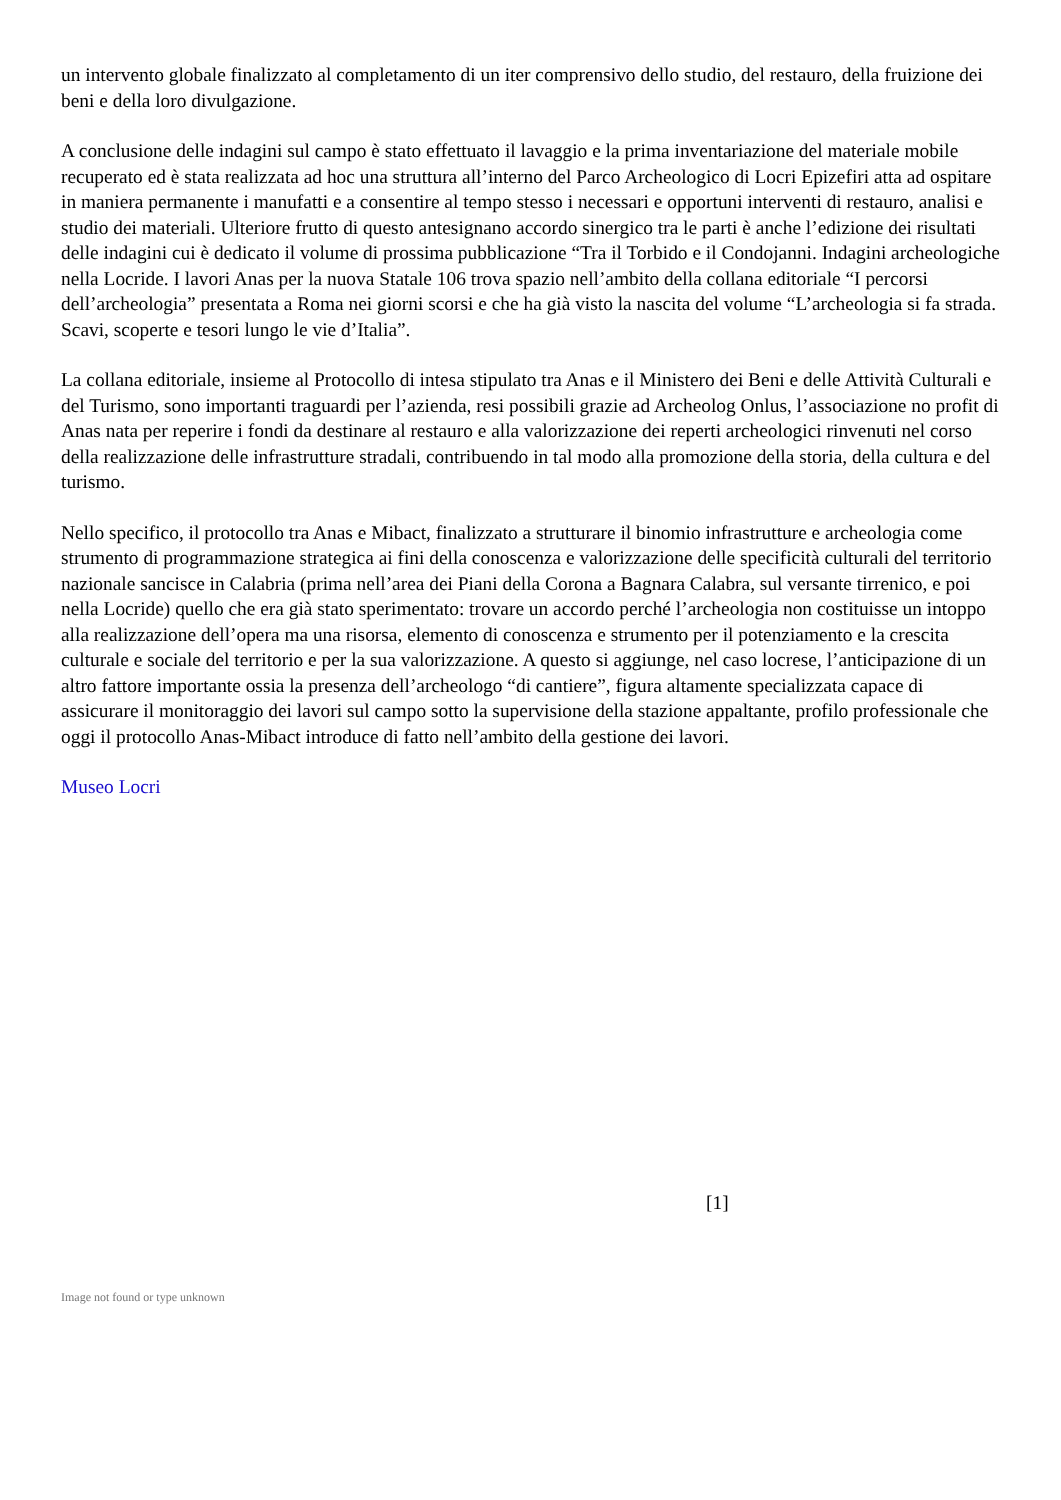un intervento globale finalizzato al completamento di un iter comprensivo dello studio, del restauro, della fruizione dei beni e della loro divulgazione.
A conclusione delle indagini sul campo è stato effettuato il lavaggio e la prima inventariazione del materiale mobile recuperato ed è stata realizzata ad hoc una struttura all’interno del Parco Archeologico di Locri Epizefiri atta ad ospitare in maniera permanente i manufatti e a consentire al tempo stesso i necessari e opportuni interventi di restauro, analisi e studio dei materiali. Ulteriore frutto di questo antesignano accordo sinergico tra le parti è anche l’edizione dei risultati delle indagini cui è dedicato il volume di prossima pubblicazione “Tra il Torbido e il Condojanni. Indagini archeologiche nella Locride. I lavori Anas per la nuova Statale 106 trova spazio nell’ambito della collana editoriale “I percorsi dell’archeologia” presentata a Roma nei giorni scorsi e che ha già visto la nascita del volume “L’archeologia si fa strada. Scavi, scoperte e tesori lungo le vie d’Italia”.
La collana editoriale, insieme al Protocollo di intesa stipulato tra Anas e il Ministero dei Beni e delle Attività Culturali e del Turismo, sono importanti traguardi per l’azienda, resi possibili grazie ad Archeolog Onlus, l’associazione no profit di Anas nata per reperire i fondi da destinare al restauro e alla valorizzazione dei reperti archeologici rinvenuti nel corso della realizzazione delle infrastrutture stradali, contribuendo in tal modo alla promozione della storia, della cultura e del turismo.
Nello specifico, il protocollo tra Anas e Mibact, finalizzato a strutturare il binomio infrastrutture e archeologia come strumento di programmazione strategica ai fini della conoscenza e valorizzazione delle specificità culturali del territorio nazionale sancisce in Calabria (prima nell’area dei Piani della Corona a Bagnara Calabra, sul versante tirrenico, e poi nella Locride) quello che era già stato sperimentato: trovare un accordo perché l’archeologia non costituisse un intoppo alla realizzazione dell’opera ma una risorsa, elemento di conoscenza e strumento per il potenziamento e la crescita culturale e sociale del territorio e per la sua valorizzazione. A questo si aggiunge, nel caso locrese, l’anticipazione di un altro fattore importante ossia la presenza dell’archeologo “di cantiere”, figura altamente specializzata capace di assicurare il monitoraggio dei lavori sul campo sotto la supervisione della stazione appaltante, profilo professionale che oggi il protocollo Anas-Mibact introduce di fatto nell’ambito della gestione dei lavori.
Museo Locri
[1]
Image not found or type unknown